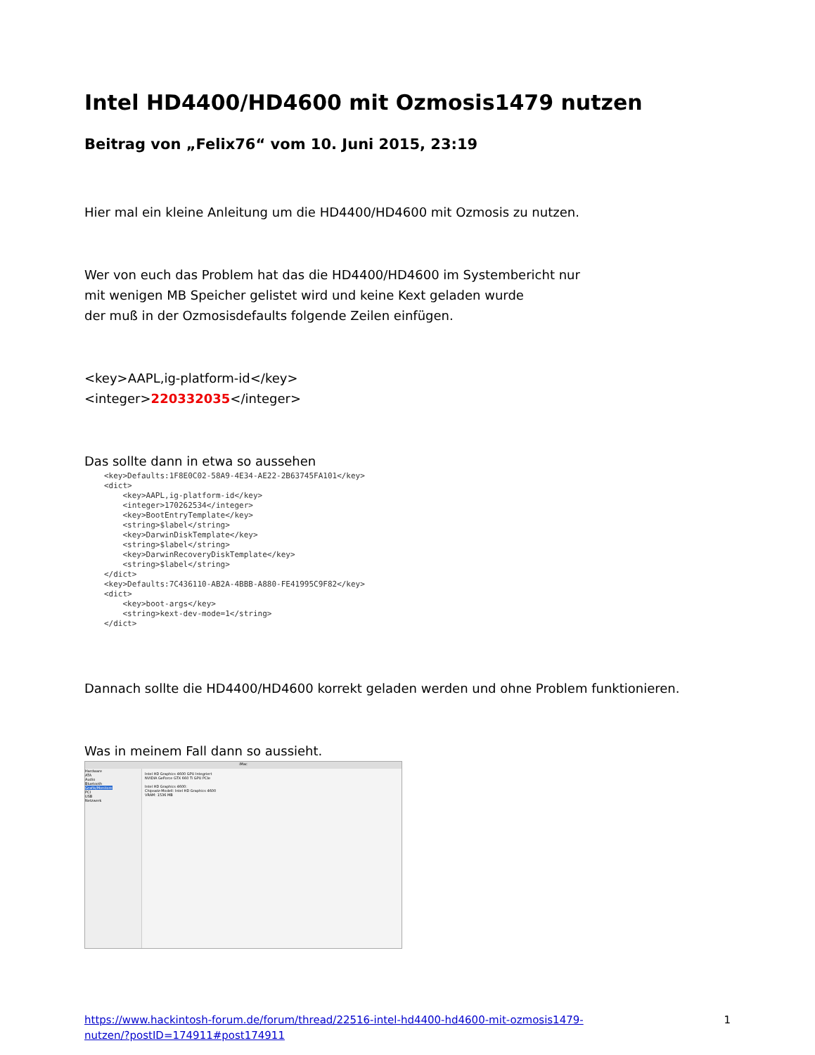Intel HD4400/HD4600 mit Ozmosis1479 nutzen
Beitrag von „Felix76“ vom 10. Juni 2015, 23:19
Hier mal ein kleine Anleitung um die HD4400/HD4600 mit Ozmosis zu nutzen.
Wer von euch das Problem hat das die HD4400/HD4600 im Systembericht nur
mit wenigen MB Speicher gelistet wird und keine Kext geladen wurde
der muß in der Ozmosisdefaults folgende Zeilen einfügen.
<key>AAPL,ig-platform-id</key>
<integer>220332035</integer>
Das sollte dann in etwa so aussehen
<key>Defaults:1F8E0C02-58A9-4E34-AE22-2B63745FA101</key> <dict> <key>AAPL,ig-platform-id</key> <integer>170262534</integer> <key>BootEntryTemplate</key> <string>$label</string> <key>DarwinDiskTemplate</key> <string>$label</string> <key>DarwinRecoveryDiskTemplate</key> <string>$label</string> </dict> <key>Defaults:7C436110-AB2A-4BBB-A880-FE41995C9F82</key> <dict> <key>boot-args</key> <string>kext-dev-mode=1</string> </dict>
Dannach sollte die HD4400/HD4600 korrekt geladen werden und ohne Problem funktionieren.
Was in meinem Fall dann so aussieht.
iMac
Hardware
ATA
Audio
Bluetooth
Grafik/Monitore
PCI
USB
Netzwerk
Intel HD Graphics 4600 GPU Integriert
NVIDIA GeForce GTX 660 Ti GPU PCIe
Intel HD Graphics 4600:
Chipsatz-Modell: Intel HD Graphics 4600
VRAM: 1536 MB
https://www.hackintosh-forum.de/forum/thread/22516-intel-hd4400-hd4600-mit-ozmosis1479-
nutzen/?postID=174911#post174911 1